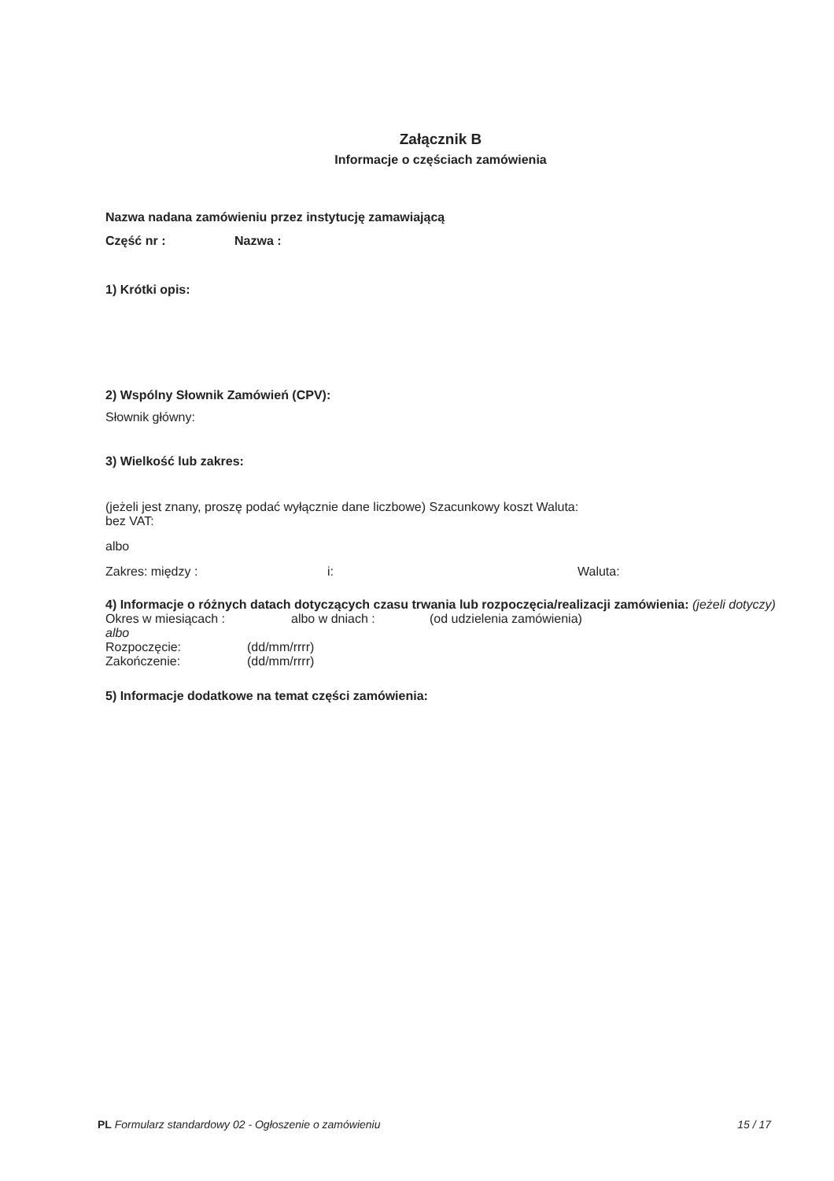Załącznik B
Informacje o częściach zamówienia
Nazwa nadana zamówieniu przez instytucję zamawiającą
Część nr : Nazwa :
1) Krótki opis:
2) Wspólny Słownik Zamówień (CPV):
Słownik główny:
3) Wielkość lub zakres:
(jeżeli jest znany, proszę podać wyłącznie dane liczbowe) Szacunkowy koszt Waluta:
bez VAT:
albo
Zakres: między : i: Waluta:
4) Informacje o różnych datach dotyczących czasu trwania lub rozpoczęcia/realizacji zamówienia: (jeżeli dotyczy)
Okres w miesiącach : albo w dniach : (od udzielenia zamówienia)
albo
Rozpoczęcie: (dd/mm/rrrr)
Zakończenie: (dd/mm/rrrr)
5) Informacje dodatkowe na temat części zamówienia:
PL Formularz standardowy 02 - Ogłoszenie o zamówieniu 15 / 17